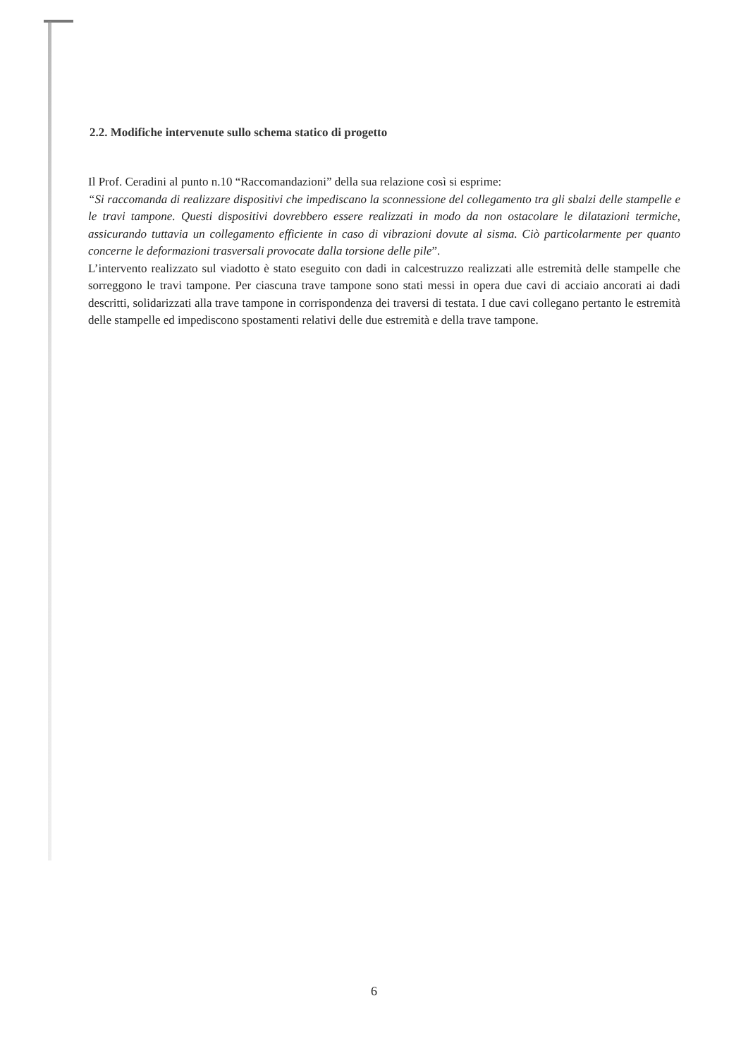2.2. Modifiche intervenute sullo schema statico di progetto
Il Prof. Ceradini al punto n.10 “Raccomandazioni” della sua relazione così si esprime:
“Si raccomanda di realizzare dispositivi che impediscano la sconnessione del collegamento tra gli sbalzi delle stampelle e le travi tampone. Questi dispositivi dovrebbero essere realizzati in modo da non ostacolare le dilatazioni termiche, assicurando tuttavia un collegamento efficiente in caso di vibrazioni dovute al sisma. Ciò particolarmente per quanto concerne le deformazioni trasversali provocate dalla torsione delle pile”.
L’intervento realizzato sul viadotto è stato eseguito con dadi in calcestruzzo realizzati alle estremità delle stampelle che sorreggono le travi tampone. Per ciascuna trave tampone sono stati messi in opera due cavi di acciaio ancorati ai dadi descritti, solidarizzati alla trave tampone in corrispondenza dei traversi di testata. I due cavi collegano pertanto le estremità delle stampelle ed impediscono spostamenti relativi delle due estremità e della trave tampone.
6